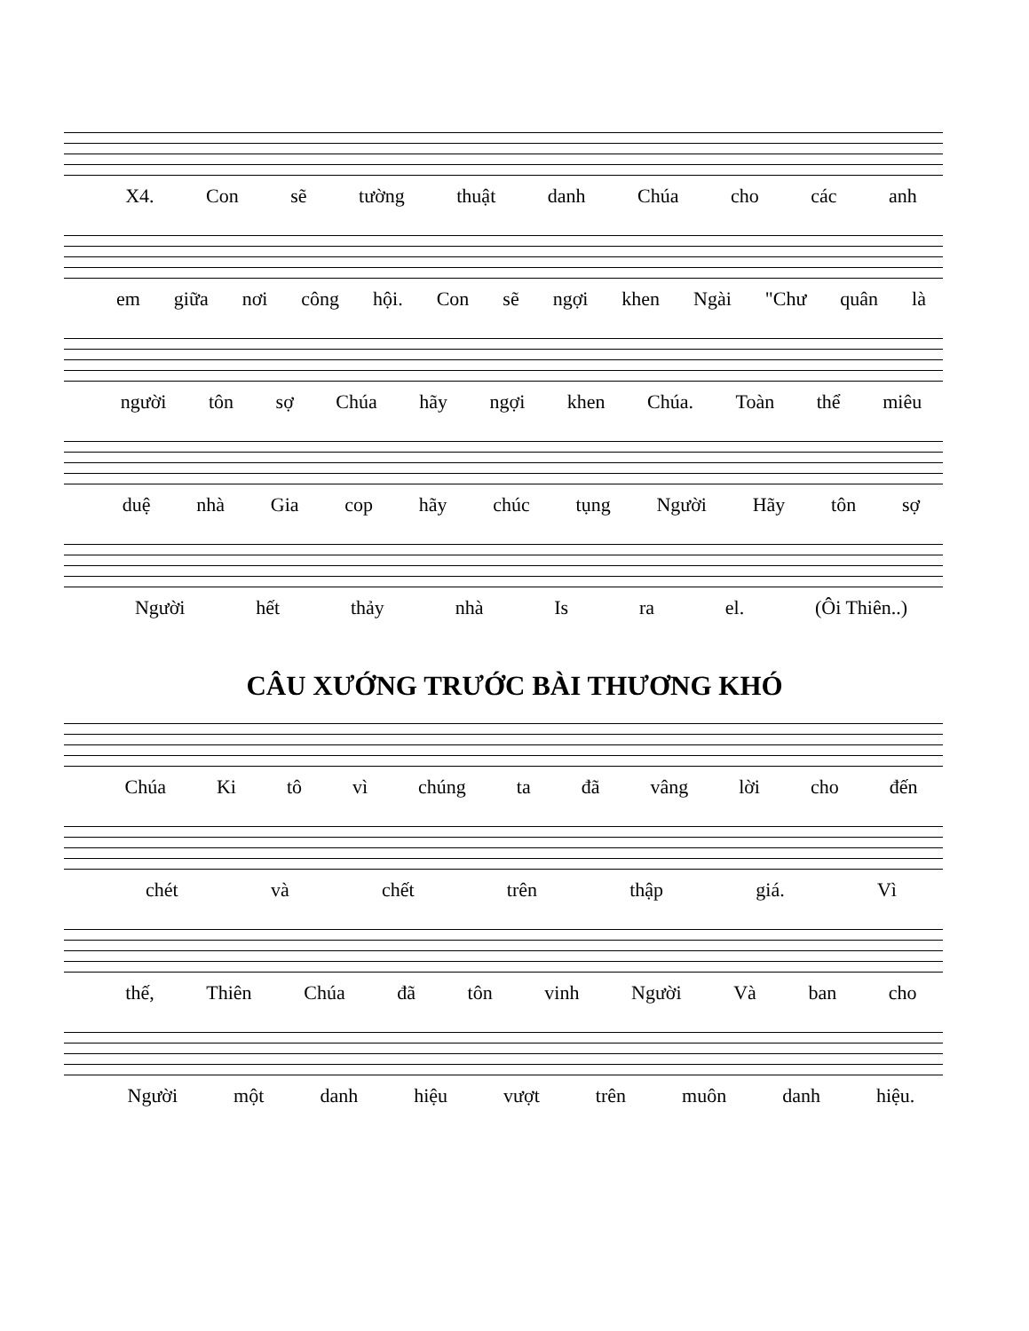X4. Con sẽ tường thuật danh Chúa cho các anh
em giữa nơi công hội. Con sẽ ngợi khen Ngài "Chư quân là
người tôn sợ Chúa hãy ngợi khen Chúa. Toàn thể miêu
duệ nhà Gia cop hãy chúc tụng Người Hãy tôn sợ
Người hết thảy nhà Is ra el. (Ôi Thiên..)
CÂU XƯỚNG TRƯỚC BÀI THƯƠNG KHÓ
Chúa Ki tô vì chúng ta đã vâng lời cho đến
chét và chết trên thập giá. Vì
thế, Thiên Chúa đã tôn vinh Người Và ban cho
Người một danh hiệu vượt trên muôn danh hiệu.